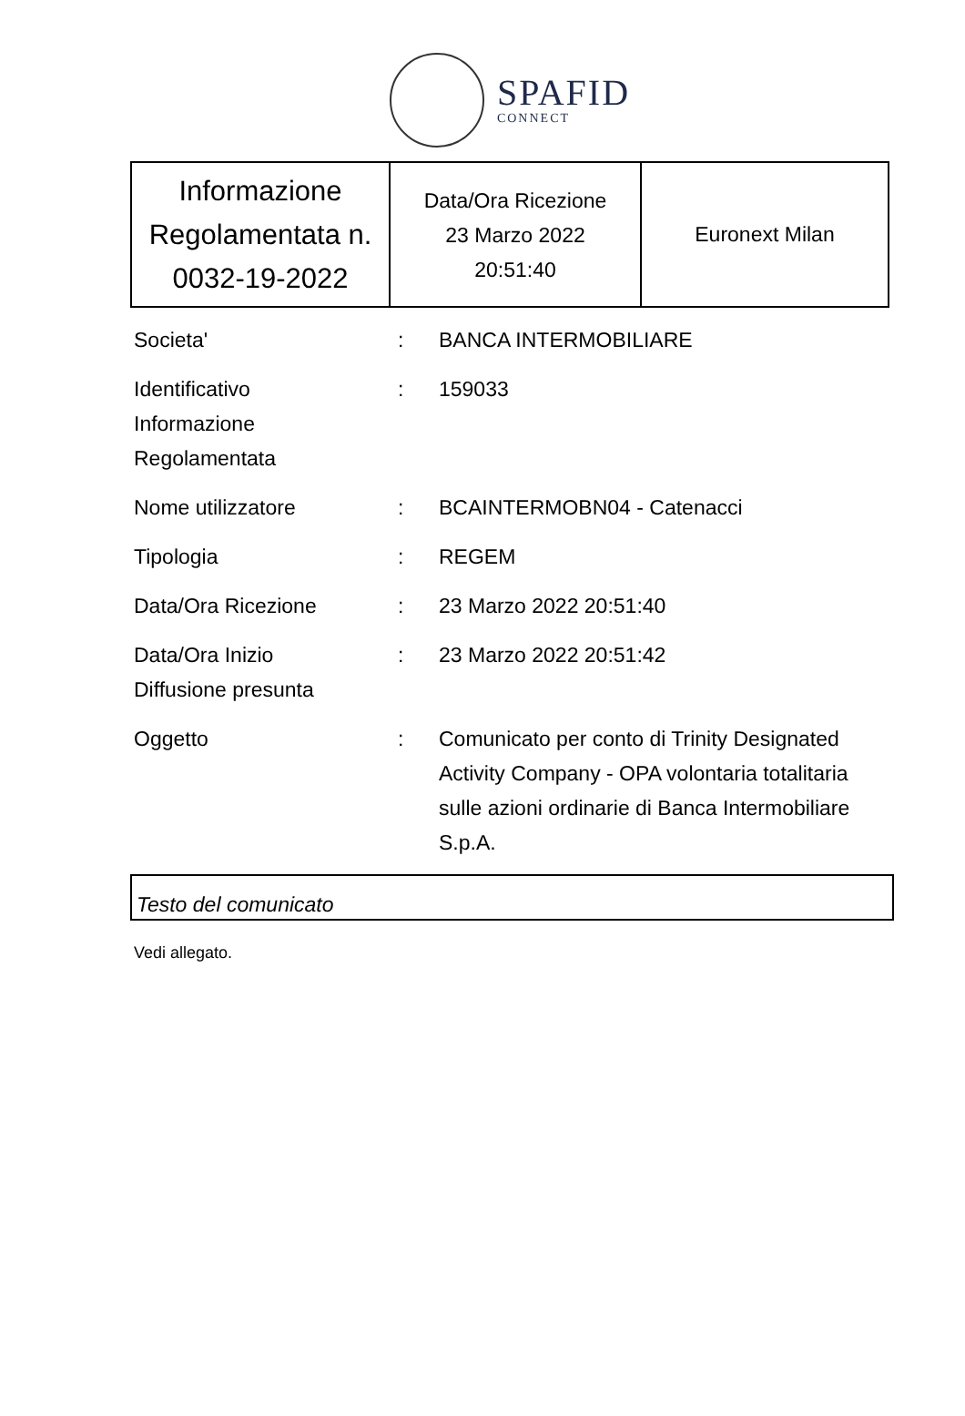SPAFID
CONNECT
| Informazione Regolamentata n. 0032-19-2022 | Data/Ora Ricezione 23 Marzo 2022 20:51:40 | Euronext Milan |
| Societa' | : | BANCA INTERMOBILIARE |
| Identificativo Informazione Regolamentata | : | 159033 |
| Nome utilizzatore | : | BCAINTERMOBN04 - Catenacci |
| Tipologia | : | REGEM |
| Data/Ora Ricezione | : | 23 Marzo 2022 20:51:40 |
| Data/Ora Inizio Diffusione presunta | : | 23 Marzo 2022 20:51:42 |
| Oggetto | : | Comunicato per conto di Trinity Designated Activity Company - OPA volontaria totalitaria sulle azioni ordinarie di Banca Intermobiliare S.p.A. |
Testo del comunicato
Vedi allegato.